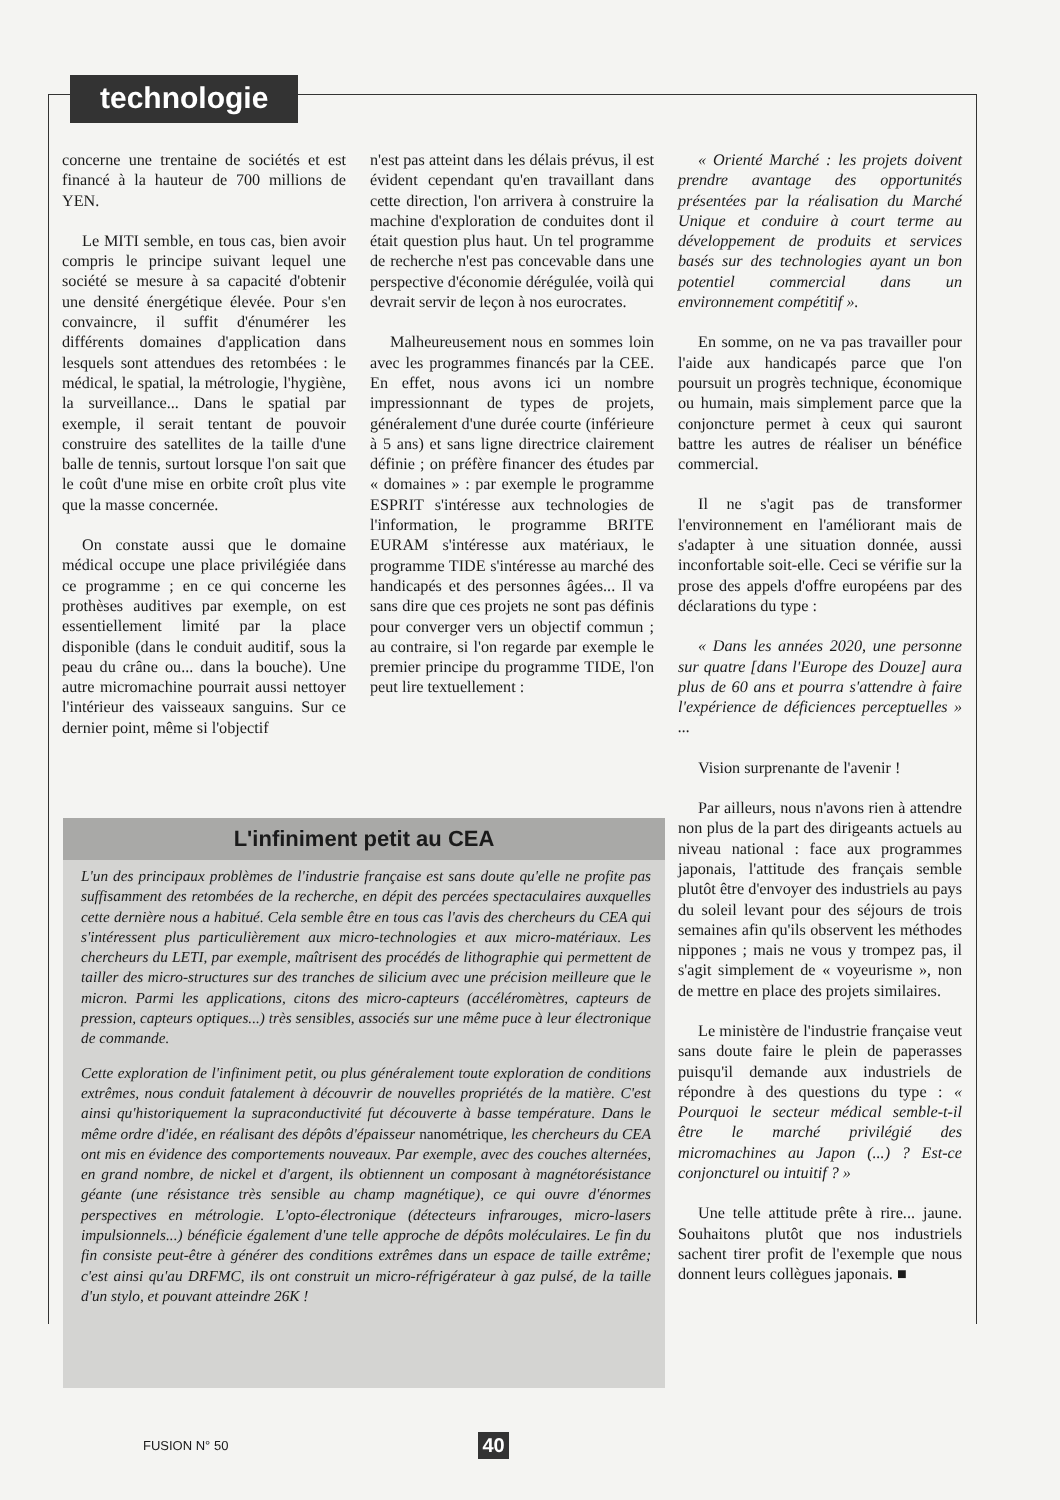technologie
concerne une trentaine de sociétés et est financé à la hauteur de 700 millions de YEN.
Le MITI semble, en tous cas, bien avoir compris le principe suivant lequel une société se mesure à sa capacité d'obtenir une densité énergétique élevée. Pour s'en convaincre, il suffit d'énumérer les différents domaines d'application dans lesquels sont attendues des retombées : le médical, le spatial, la métrologie, l'hygiène, la surveillance... Dans le spatial par exemple, il serait tentant de pouvoir construire des satellites de la taille d'une balle de tennis, surtout lorsque l'on sait que le coût d'une mise en orbite croît plus vite que la masse concernée.
On constate aussi que le domaine médical occupe une place privilégiée dans ce programme ; en ce qui concerne les prothèses auditives par exemple, on est essentiellement limité par la place disponible (dans le conduit auditif, sous la peau du crâne ou... dans la bouche). Une autre micromachine pourrait aussi nettoyer l'intérieur des vaisseaux sanguins. Sur ce dernier point, même si l'objectif
n'est pas atteint dans les délais prévus, il est évident cependant qu'en travaillant dans cette direction, l'on arrivera à construire la machine d'exploration de conduites dont il était question plus haut. Un tel programme de recherche n'est pas concevable dans une perspective d'économie dérégulée, voilà qui devrait servir de leçon à nos eurocrates.
Malheureusement nous en sommes loin avec les programmes financés par la CEE. En effet, nous avons ici un nombre impressionnant de types de projets, généralement d'une durée courte (inférieure à 5 ans) et sans ligne directrice clairement définie ; on préfère financer des études par « domaines » : par exemple le programme ESPRIT s'intéresse aux technologies de l'information, le programme BRITE EURAM s'intéresse aux matériaux, le programme TIDE s'intéresse au marché des handicapés et des personnes âgées... Il va sans dire que ces projets ne sont pas définis pour converger vers un objectif commun ; au contraire, si l'on regarde par exemple le premier principe du programme TIDE, l'on peut lire textuellement :
« Orienté Marché : les projets doivent prendre avantage des opportunités présentées par la réalisation du Marché Unique et conduire à court terme au développement de produits et services basés sur des technologies ayant un bon potentiel commercial dans un environnement compétitif ».
En somme, on ne va pas travailler pour l'aide aux handicapés parce que l'on poursuit un progrès technique, économique ou humain, mais simplement parce que la conjoncture permet à ceux qui sauront battre les autres de réaliser un bénéfice commercial.
Il ne s'agit pas de transformer l'environnement en l'améliorant mais de s'adapter à une situation donnée, aussi inconfortable soit-elle. Ceci se vérifie sur la prose des appels d'offre européens par des déclarations du type :
« Dans les années 2020, une personne sur quatre [dans l'Europe des Douze] aura plus de 60 ans et pourra s'attendre à faire l'expérience de déficiences perceptuelles » ...
Vision surprenante de l'avenir !
Par ailleurs, nous n'avons rien à attendre non plus de la part des dirigeants actuels au niveau national : face aux programmes japonais, l'attitude des français semble plutôt être d'envoyer des industriels au pays du soleil levant pour des séjours de trois semaines afin qu'ils observent les méthodes nippones ; mais ne vous y trompez pas, il s'agit simplement de « voyeurisme », non de mettre en place des projets similaires.
Le ministère de l'industrie française veut sans doute faire le plein de paperasses puisqu'il demande aux industriels de répondre à des questions du type : « Pourquoi le secteur médical semble-t-il être le marché privilégié des micromachines au Japon (...) ? Est-ce conjoncturel ou intuitif ? »
Une telle attitude prête à rire... jaune. Souhaitons plutôt que nos industriels sachent tirer profit de l'exemple que nous donnent leurs collègues japonais. ■
L'infiniment petit au CEA
L'un des principaux problèmes de l'industrie française est sans doute qu'elle ne profite pas suffisamment des retombées de la recherche, en dépit des percées spectaculaires auxquelles cette dernière nous a habitué. Cela semble être en tous cas l'avis des chercheurs du CEA qui s'intéressent plus particulièrement aux micro-technologies et aux micro-matériaux. Les chercheurs du LETI, par exemple, maîtrisent des procédés de lithographie qui permettent de tailler des micro-structures sur des tranches de silicium avec une précision meilleure que le micron. Parmi les applications, citons des micro-capteurs (accéléromètres, capteurs de pression, capteurs optiques...) très sensibles, associés sur une même puce à leur électronique de commande.
Cette exploration de l'infiniment petit, ou plus généralement toute exploration de conditions extrêmes, nous conduit fatalement à découvrir de nouvelles propriétés de la matière. C'est ainsi qu'historiquement la supraconductivité fut découverte à basse température. Dans le même ordre d'idée, en réalisant des dépôts d'épaisseur nanométrique, les chercheurs du CEA ont mis en évidence des comportements nouveaux. Par exemple, avec des couches alternées, en grand nombre, de nickel et d'argent, ils obtiennent un composant à magnétorésistance géante (une résistance très sensible au champ magnétique), ce qui ouvre d'énormes perspectives en métrologie. L'opto-électronique (détecteurs infrarouges, micro-lasers impulsionnels...) bénéficie également d'une telle approche de dépôts moléculaires. Le fin du fin consiste peut-être à générer des conditions extrêmes dans un espace de taille extrême; c'est ainsi qu'au DRFMC, ils ont construit un micro-réfrigérateur à gaz pulsé, de la taille d'un stylo, et pouvant atteindre 26K !
FUSION N° 50 40